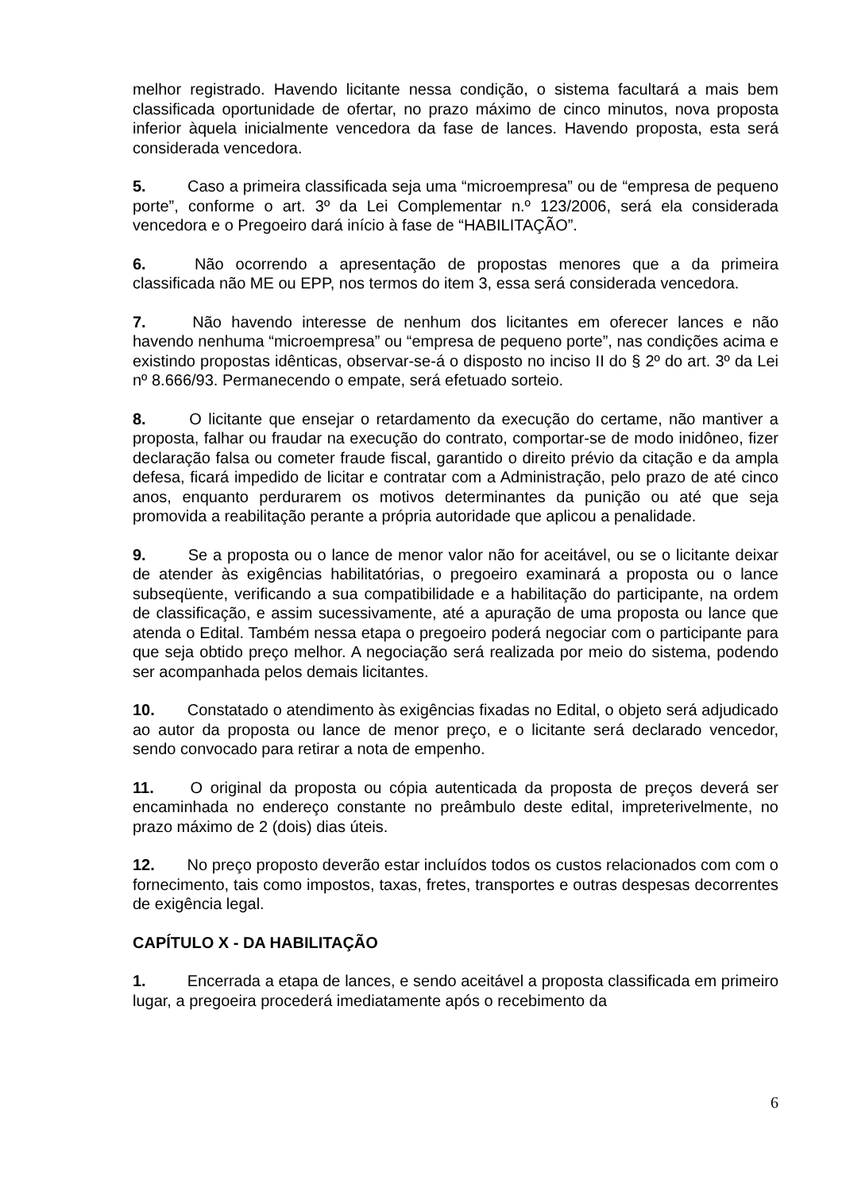melhor registrado. Havendo licitante nessa condição, o sistema facultará a mais bem classificada oportunidade de ofertar, no prazo máximo de cinco minutos, nova proposta inferior àquela inicialmente vencedora da fase de lances. Havendo proposta, esta será considerada vencedora.
5. Caso a primeira classificada seja uma “microempresa” ou de “empresa de pequeno porte”, conforme o art. 3º da Lei Complementar n.º 123/2006, será ela considerada vencedora e o Pregoeiro dará início à fase de “HABILITAÇÃO”.
6. Não ocorrendo a apresentação de propostas menores que a da primeira classificada não ME ou EPP, nos termos do item 3, essa será considerada vencedora.
7. Não havendo interesse de nenhum dos licitantes em oferecer lances e não havendo nenhuma “microempresa” ou “empresa de pequeno porte”, nas condições acima e existindo propostas idênticas, observar-se-á o disposto no inciso II do § 2º do art. 3º da Lei nº 8.666/93. Permanecendo o empate, será efetuado sorteio.
8. O licitante que ensejar o retardamento da execução do certame, não mantiver a proposta, falhar ou fraudar na execução do contrato, comportar-se de modo inidôneo, fizer declaração falsa ou cometer fraude fiscal, garantido o direito prévio da citação e da ampla defesa, ficará impedido de licitar e contratar com a Administração, pelo prazo de até cinco anos, enquanto perdurarem os motivos determinantes da punição ou até que seja promovida a reabilitação perante a própria autoridade que aplicou a penalidade.
9. Se a proposta ou o lance de menor valor não for aceitável, ou se o licitante deixar de atender às exigências habilitatórias, o pregoeiro examinará a proposta ou o lance subseqüente, verificando a sua compatibilidade e a habilitação do participante, na ordem de classificação, e assim sucessivamente, até a apuração de uma proposta ou lance que atenda o Edital. Também nessa etapa o pregoeiro poderá negociar com o participante para que seja obtido preço melhor. A negociação será realizada por meio do sistema, podendo ser acompanhada pelos demais licitantes.
10. Constatado o atendimento às exigências fixadas no Edital, o objeto será adjudicado ao autor da proposta ou lance de menor preço, e o licitante será declarado vencedor, sendo convocado para retirar a nota de empenho.
11. O original da proposta ou cópia autenticada da proposta de preços deverá ser encaminhada no endereço constante no preâmbulo deste edital, impreterivelmente, no prazo máximo de 2 (dois) dias úteis.
12. No preço proposto deverão estar incluídos todos os custos relacionados com com o fornecimento, tais como impostos, taxas, fretes, transportes e outras despesas decorrentes de exigência legal.
CAPÍTULO X - DA HABILITAÇÃO
1. Encerrada a etapa de lances, e sendo aceitável a proposta classificada em primeiro lugar, a pregoeira procederá imediatamente após o recebimento da
6